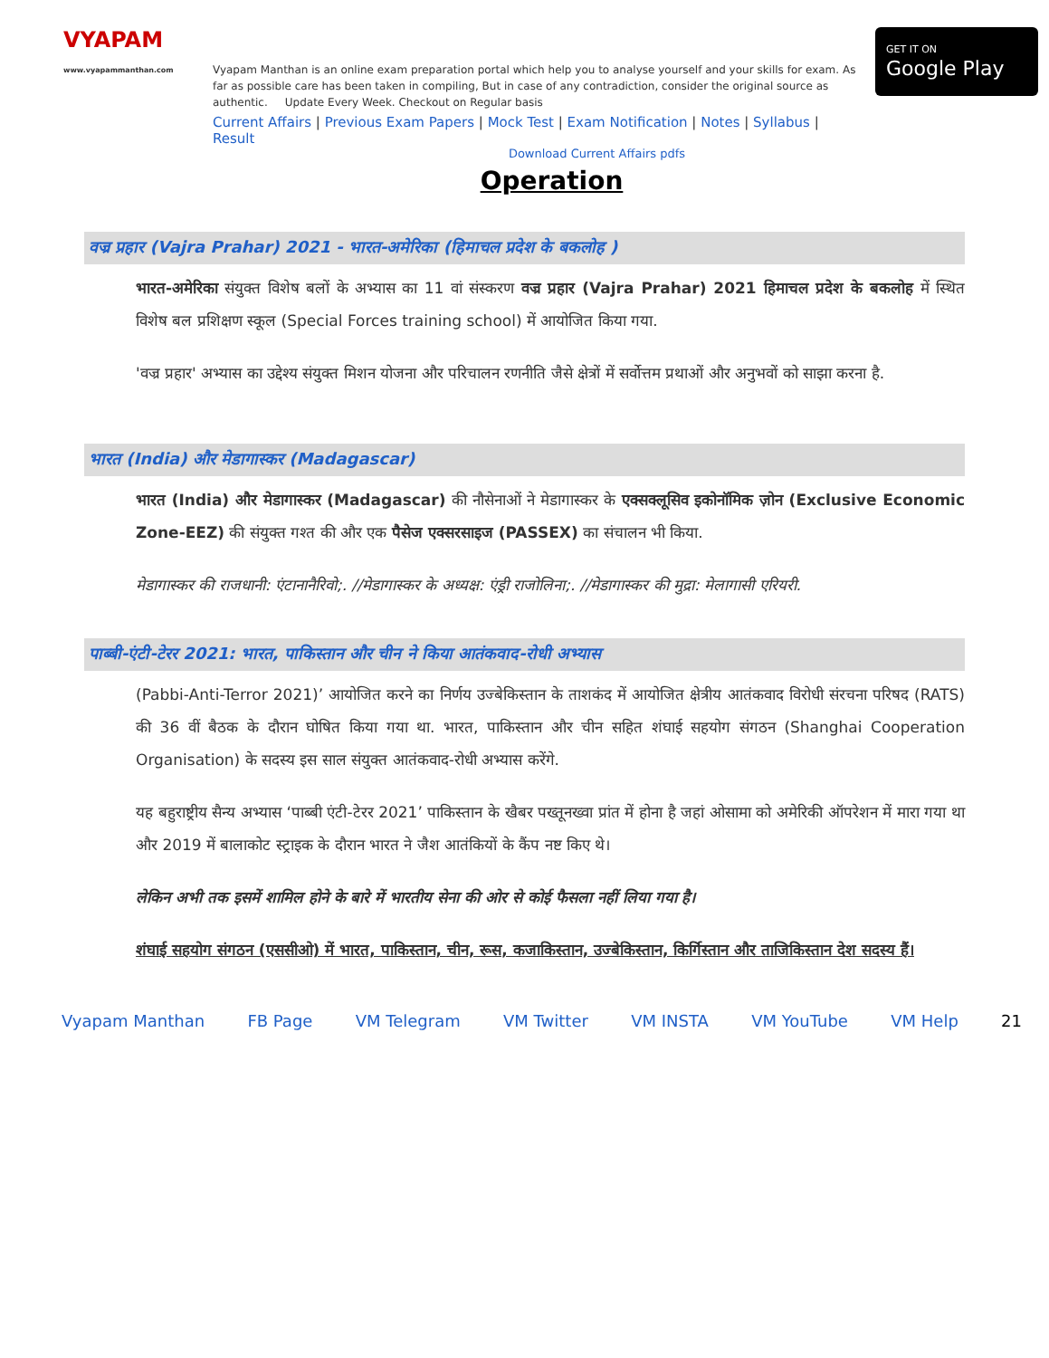VYAPAM
www.vyapammanthan.com
Vyapam Manthan is an online exam preparation portal which help you to analyse yourself and your skills for exam. As far as possible care has been taken in compiling, But in case of any contradiction, consider the original source as authentic. Update Every Week. Checkout on Regular basis
Current Affairs | Previous Exam Papers | Mock Test | Exam Notification | Notes | Syllabus | Result
GET IT ON
Google Play
Download Current Affairs pdfs
Operation
वज्र प्रहार (Vajra Prahar) 2021 - भारत-अमेरिका (हिमाचल प्रदेश के बकलोह )
भारत-अमेरिका संयुक्त विशेष बलों के अभ्यास का 11 वां संस्करण वज्र प्रहार (Vajra Prahar) 2021 हिमाचल प्रदेश के बकलोह में स्थित विशेष बल प्रशिक्षण स्कूल (Special Forces training school) में आयोजित किया गया.
'वज्र प्रहार' अभ्यास का उद्देश्य संयुक्त मिशन योजना और परिचालन रणनीति जैसे क्षेत्रों में सर्वोत्तम प्रथाओं और अनुभवों को साझा करना है.
भारत (India) और मेडागास्कर (Madagascar)
भारत (India) और मेडागास्कर (Madagascar) की नौसेनाओं ने मेडागास्कर के एक्सक्लूसिव इकोनॉमिक ज़ोन (Exclusive Economic Zone-EEZ) की संयुक्त गश्त की और एक पैसेज एक्सरसाइज (PASSEX) का संचालन भी किया.
मेडागास्कर की राजधानी: एंटानानैरिवो;. //मेडागास्कर के अध्यक्ष: एंड्री राजोलिना;. //मेडागास्कर की मुद्रा: मेलागासी एरियरी.
पाब्बी-एंटी-टेरर 2021: भारत, पाकिस्तान और चीन ने किया आतंकवाद-रोधी अभ्यास
(Pabbi-Anti-Terror 2021)’ आयोजित करने का निर्णय उज्बेकिस्तान के ताशकंद में आयोजित क्षेत्रीय आतंकवाद विरोधी संरचना परिषद (RATS) की 36 वीं बैठक के दौरान घोषित किया गया था. भारत, पाकिस्तान और चीन सहित शंघाई सहयोग संगठन (Shanghai Cooperation Organisation) के सदस्य इस साल संयुक्त आतंकवाद-रोधी अभ्यास करेंगे.
यह बहुराष्ट्रीय सैन्य अभ्यास ‘पाब्बी एंटी-टेरर 2021’ पाकिस्तान के खैबर पख्तूनख्वा प्रांत में होना है जहां ओसामा को अमेरिकी ऑपरेशन में मारा गया था और 2019 में बालाकोट स्ट्राइक के दौरान भारत ने जैश आतंकियों के कैंप नष्ट किए थे।
लेकिन अभी तक इसमें शामिल होने के बारे में भारतीय सेना की ओर से कोई फैसला नहीं लिया गया है।
शंघाई सहयोग संगठन (एससीओ) में भारत, पाकिस्तान, चीन, रूस, कजाकिस्तान, उज्बेकिस्तान, किर्गिस्तान और ताजिकिस्तान देश सदस्य हैं।
Vyapam Manthan FB Page VM Telegram VM Twitter VM INSTA VM YouTube VM Help 21